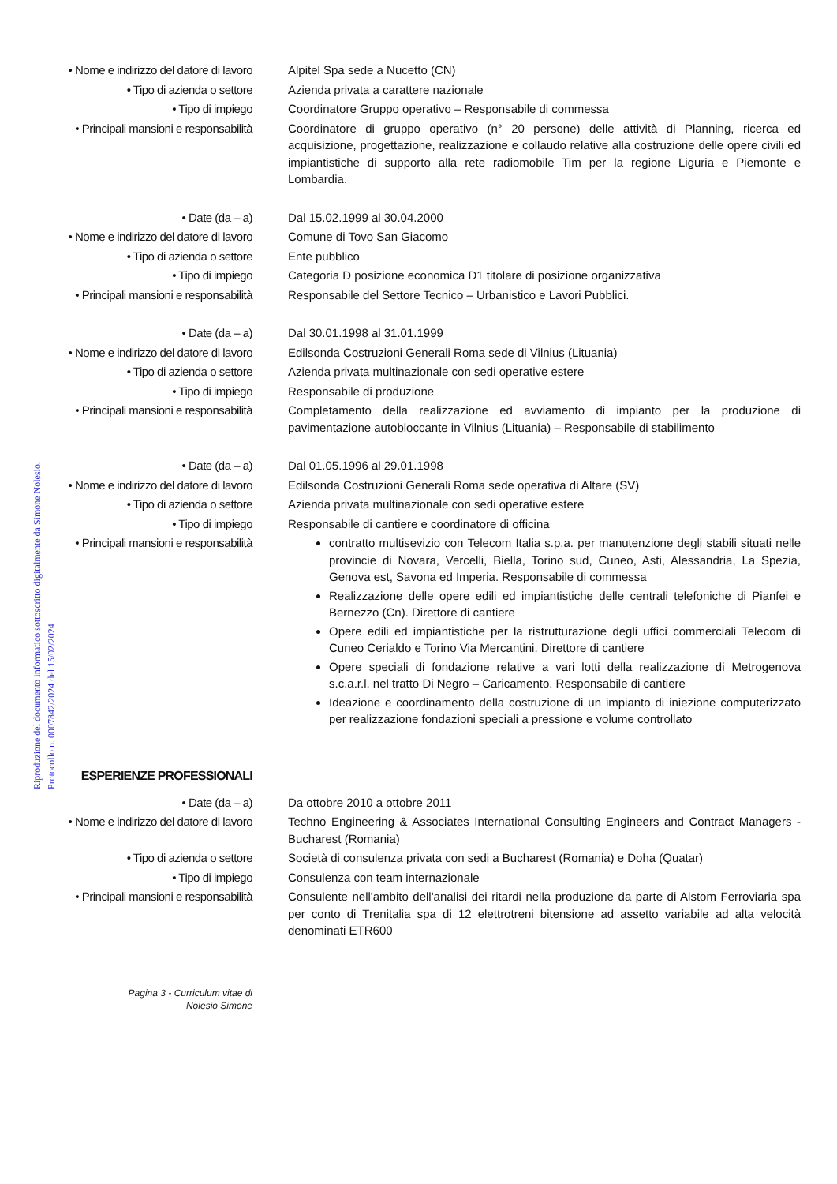Riproduzione del documento informatico sottoscritto digitalmente da Simone Nolesio.
Protocollo n. 0007842/2024 del 15/02/2024
• Nome e indirizzo del datore di lavoro
Alpitel Spa sede a Nucetto (CN)
• Tipo di azienda o settore Azienda privata a carattere nazionale
• Tipo di impiego Coordinatore Gruppo operativo – Responsabile di commessa
• Principali mansioni e responsabilità
Coordinatore di gruppo operativo (n° 20 persone) delle attività di Planning, ricerca ed acquisizione, progettazione, realizzazione e collaudo relative alla costruzione delle opere civili ed impiantistiche di supporto alla rete radiomobile Tim per la regione Liguria e Piemonte e Lombardia.
• Date (da – a) Dal 15.02.1999 al 30.04.2000
• Nome e indirizzo del datore di lavoro
Comune di Tovo San Giacomo
• Tipo di azienda o settore Ente pubblico
• Tipo di impiego Categoria D posizione economica D1 titolare di posizione organizzativa
• Principali mansioni e responsabilità
Responsabile del Settore Tecnico – Urbanistico e Lavori Pubblici.
• Date (da – a) Dal 30.01.1998 al 31.01.1999
• Nome e indirizzo del datore di lavoro
Edilsonda Costruzioni Generali Roma sede di Vilnius (Lituania)
• Tipo di azienda o settore Azienda privata multinazionale con sedi operative estere
• Tipo di impiego Responsabile di produzione
• Principali mansioni e responsabilità
Completamento della realizzazione ed avviamento di impianto per la produzione di pavimentazione autobloccante in Vilnius (Lituania) – Responsabile di stabilimento
• Date (da – a) Dal 01.05.1996 al 29.01.1998
• Nome e indirizzo del datore di lavoro
Edilsonda Costruzioni Generali Roma sede operativa di Altare (SV)
• Tipo di azienda o settore Azienda privata multinazionale con sedi operative estere
• Tipo di impiego Responsabile di cantiere e coordinatore di officina
• Principali mansioni e responsabilità
contratto multisevizio con Telecom Italia s.p.a. per manutenzione degli stabili situati nelle provincie di Novara, Vercelli, Biella, Torino sud, Cuneo, Asti, Alessandria, La Spezia, Genova est, Savona ed Imperia. Responsabile di commessa
Realizzazione delle opere edili ed impiantistiche delle centrali telefoniche di Pianfei e Bernezzo (Cn). Direttore di cantiere
Opere edili ed impiantistiche per la ristrutturazione degli uffici commerciali Telecom di Cuneo Cerialdo e Torino Via Mercantini. Direttore di cantiere
Opere speciali di fondazione relative a vari lotti della realizzazione di Metrogenova s.c.a.r.l. nel tratto Di Negro – Caricamento. Responsabile di cantiere
Ideazione e coordinamento della costruzione di un impianto di iniezione computerizzato per realizzazione fondazioni speciali a pressione e volume controllato
ESPERIENZE PROFESSIONALI
• Date (da – a) Da ottobre 2010 a ottobre 2011
• Nome e indirizzo del datore di lavoro
Techno Engineering & Associates International Consulting Engineers and Contract Managers - Bucharest (Romania)
• Tipo di azienda o settore Società di consulenza privata con sedi a Bucharest (Romania) e Doha (Quatar)
• Tipo di impiego Consulenza con team internazionale
• Principali mansioni e responsabilità
Consulente nell'ambito dell'analisi dei ritardi nella produzione da parte di Alstom Ferroviaria spa per conto di Trenitalia spa di 12 elettrotreni bitensione ad assetto variabile ad alta velocità denominati ETR600
Pagina 3 - Curriculum vitae di
Nolesio Simone